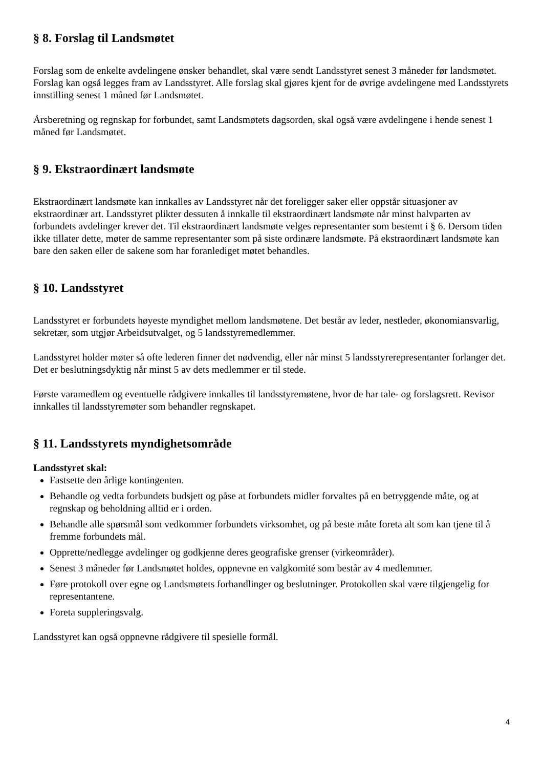§ 8. Forslag til Landsmøtet
Forslag som de enkelte avdelingene ønsker behandlet, skal være sendt Landsstyret senest 3 måneder før landsmøtet. Forslag kan også legges fram av Landsstyret. Alle forslag skal gjøres kjent for de øvrige avdelingene med Landsstyrets innstilling senest 1 måned før Landsmøtet.
Årsberetning og regnskap for forbundet, samt Landsmøtets dagsorden, skal også være avdelingene i hende senest 1 måned før Landsmøtet.
§ 9. Ekstraordinært landsmøte
Ekstraordinært landsmøte kan innkalles av Landsstyret når det foreligger saker eller oppstår situasjoner av ekstraordinær art. Landsstyret plikter dessuten å innkalle til ekstraordinært landsmøte når minst halvparten av forbundets avdelinger krever det. Til ekstraordinært landsmøte velges representanter som bestemt i § 6. Dersom tiden ikke tillater dette, møter de samme representanter som på siste ordinære landsmøte. På ekstraordinært landsmøte kan bare den saken eller de sakene som har foranlediget møtet behandles.
§ 10. Landsstyret
Landsstyret er forbundets høyeste myndighet mellom landsmøtene. Det består av leder, nestleder, økonomiansvarlig, sekretær, som utgjør Arbeidsutvalget, og 5 landsstyremedlemmer.
Landsstyret holder møter så ofte lederen finner det nødvendig, eller når minst 5 landsstyrerepresentanter forlanger det. Det er beslutningsdyktig når minst 5 av dets medlemmer er til stede.
Første varamedlem og eventuelle rådgivere innkalles til landsstyremøtene, hvor de har tale- og forslagsrett. Revisor innkalles til landsstyremøter som behandler regnskapet.
§ 11. Landsstyrets myndighetsområde
Landsstyret skal:
Fastsette den årlige kontingenten.
Behandle og vedta forbundets budsjett og påse at forbundets midler forvaltes på en betryggende måte, og at regnskap og beholdning alltid er i orden.
Behandle alle spørsmål som vedkommer forbundets virksomhet, og på beste måte foreta alt som kan tjene til å fremme forbundets mål.
Opprette/nedlegge avdelinger og godkjenne deres geografiske grenser (virkeområder).
Senest 3 måneder før Landsmøtet holdes, oppnevne en valgkomité som består av 4 medlemmer.
Føre protokoll over egne og Landsmøtets forhandlinger og beslutninger. Protokollen skal være tilgjengelig for representantene.
Foreta suppleringsvalg.
Landsstyret kan også oppnevne rådgivere til spesielle formål.
4